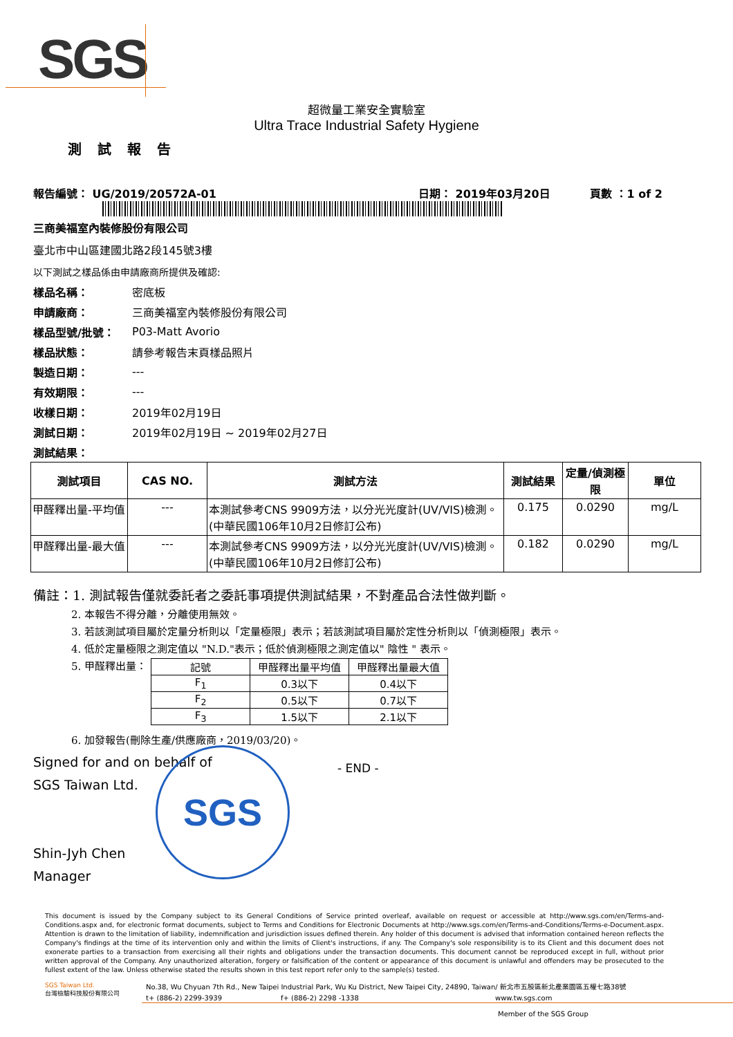SGS
超微量工業安全實驗室
Ultra Trace Industrial Safety Hygiene
測 試 報 告
報告編號： UG/2019/20572A-01 日期： 2019年03月20日 頁數 ：1 of 2
三商美福室內裝修股份有限公司
臺北市中山區建國北路2段145號3樓
以下測試之樣品係由申請廠商所提供及確認:
樣品名稱： 密底板
申請廠商： 三商美福室內裝修股份有限公司
樣品型號/批號： P03-Matt Avorio
樣品狀態： 請參考報告末頁樣品照片
製造日期： ---
有效期限： ---
收樣日期： 2019年02月19日
測試日期： 2019年02月19日 ~ 2019年02月27日
測試結果：
| 測試項目 | CAS NO. | 測試方法 | 測試結果 | 定量/偵測極限 | 單位 |
| --- | --- | --- | --- | --- | --- |
| 甲醛釋出量-平均值 | --- | 本測試參考CNS 9909方法，以分光光度計(UV/VIS)檢測。(中華民國106年10月2日修訂公布) | 0.175 | 0.0290 | mg/L |
| 甲醛釋出量-最大值 | --- | 本測試參考CNS 9909方法，以分光光度計(UV/VIS)檢測。(中華民國106年10月2日修訂公布) | 0.182 | 0.0290 | mg/L |
備註：1. 測試報告僅就委託者之委託事項提供測試結果，不對產品合法性做判斷。
2. 本報告不得分離，分離使用無效。
3. 若該測試項目屬於定量分析則以「定量極限」表示；若該測試項目屬於定性分析則以「偵測極限」表示。
4. 低於定量極限之測定值以 "N.D."表示；低於偵測極限之測定值以" 陰性 " 表示。
5. 甲醛釋出量：
| 記號 | 甲醛釋出量平均值 | 甲醛釋出量最大值 |
| F<sub>1</sub> | 0.3以下 | 0.4以下 |
| F<sub>2</sub> | 0.5以下 | 0.7以下 |
| F<sub>3</sub> | 1.5以下 | 2.1以下 |
6. 加發報告(刪除生產/供應廠商，2019/03/20)。
Signed for and on behalf of
SGS Taiwan Ltd.
Shin-Jyh Chen
Manager
- END -
SGS
This document is issued by the Company subject to its General Conditions of Service printed overleaf, available on request or accessible at http://www.sgs.com/en/Terms-and-Conditions.aspx and, for electronic format documents, subject to Terms and Conditions for Electronic Documents at http://www.sgs.com/en/Terms-and-Conditions/Terms-e-Document.aspx. Attention is drawn to the limitation of liability, indemnification and jurisdiction issues defined therein. Any holder of this document is advised that information contained hereon reflects the Company's findings at the time of its intervention only and within the limits of Client's instructions, if any. The Company's sole responsibility is to its Client and this document does not exonerate parties to a transaction from exercising all their rights and obligations under the transaction documents. This document cannot be reproduced except in full, without prior written approval of the Company. Any unauthorized alteration, forgery or falsification of the content or appearance of this document is unlawful and offenders may be prosecuted to the fullest extent of the law. Unless otherwise stated the results shown in this test report refer only to the sample(s) tested.
SGS Taiwan Ltd.
台灣檢驗科技股份有限公司
No.38, Wu Chyuan 7th Rd., New Taipei Industrial Park, Wu Ku District, New Taipei City, 24890, Taiwan/ 新北市五股區新北產業園區五權七路38號
t+ (886-2) 2299-3939 f+ (886-2) 2298 -1338 www.tw.sgs.com
Member of the SGS Group